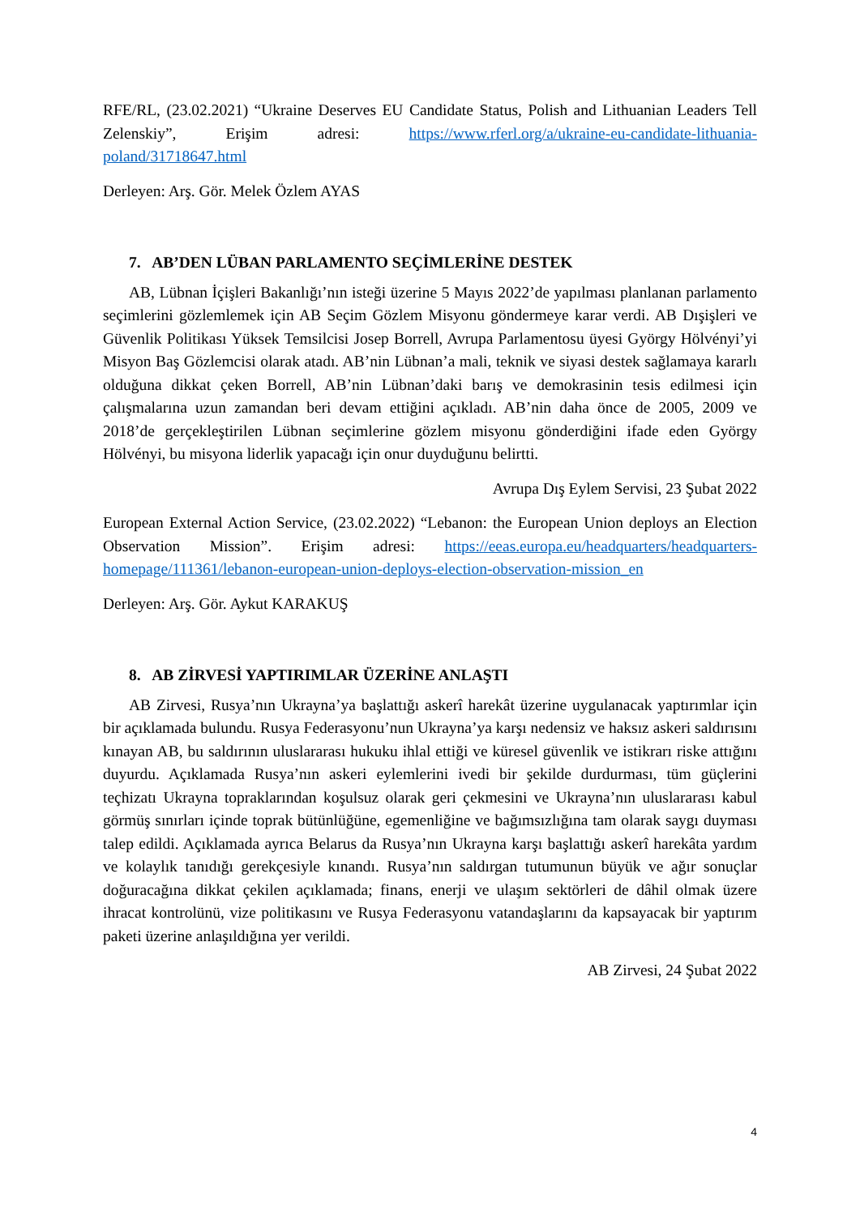RFE/RL, (23.02.2021) “Ukraine Deserves EU Candidate Status, Polish and Lithuanian Leaders Tell Zelenskiy”, Erişim adresi: https://www.rferl.org/a/ukraine-eu-candidate-lithuania-poland/31718647.html
Derleyen: Arş. Gör. Melek Özlem AYAS
7. AB’DEN LÜBAN PARLAMENTO SEÇİMLERİNE DESTEK
AB, Lübnan İçişleri Bakanlığı’nın isteği üzerine 5 Mayıs 2022’de yapılması planlanan parlamento seçimlerini gözlemlemek için AB Seçim Gözlem Misyonu göndermeye karar verdi. AB Dışişleri ve Güvenlik Politikası Yüksek Temsilcisi Josep Borrell, Avrupa Parlamentosu üyesi György Hölvényi’yi Misyon Baş Gözlemcisi olarak atadı. AB’nin Lübnan’a mali, teknik ve siyasi destek sağlamaya kararlı olduğuna dikkat çeken Borrell, AB’nin Lübnan’daki barış ve demokrasinin tesis edilmesi için çalışmalarına uzun zamandan beri devam ettiğini açıkladı. AB’nin daha önce de 2005, 2009 ve 2018’de gerçekleştirilen Lübnan seçimlerine gözlem misyonu gönderdiğini ifade eden György Hölvényi, bu misyona liderlik yapacağı için onur duyduğunu belirtti.
Avrupa Dış Eylem Servisi, 23 Şubat 2022
European External Action Service, (23.02.2022) “Lebanon: the European Union deploys an Election Observation Mission”. Erişim adresi: https://eeas.europa.eu/headquarters/headquarters-homepage/111361/lebanon-european-union-deploys-election-observation-mission_en
Derleyen: Arş. Gör. Aykut KARAKUŞ
8. AB ZİRVESİ YAPTIRIMLAR ÜZERİNE ANLAŞTI
AB Zirvesi, Rusya’nın Ukrayna’ya başlattığı askerî harekât üzerine uygulanacak yaptırımlar için bir açıklamada bulundu. Rusya Federasyonu’nun Ukrayna’ya karşı nedensiz ve haksız askeri saldırısını kınayan AB, bu saldırının uluslararası hukuku ihlal ettiği ve küresel güvenlik ve istikrarı riske attığını duyurdu. Açıklamada Rusya’nın askeri eylemlerini ivedi bir şekilde durdurması, tüm güçlerini teçhizatı Ukrayna topraklarından koşulsuz olarak geri çekmesini ve Ukrayna’nın uluslararası kabul görmüş sınırları içinde toprak bütünlüğüne, egemenliğine ve bağımsızlığına tam olarak saygı duyması talep edildi. Açıklamada ayrıca Belarus da Rusya’nın Ukrayna karşı başlattığı askerî harekâta yardım ve kolaylık tanıdığı gerekçesiyle kınandı. Rusya’nın saldırgan tutumunun büyük ve ağır sonuçlar doğuracağına dikkat çekilen açıklamada; finans, enerji ve ulaşım sektörleri de dâhil olmak üzere ihracat kontrolünü, vize politikasını ve Rusya Federasyonu vatandaşlarını da kapsayacak bir yaptırım paketi üzerine anlaşıldığına yer verildi.
AB Zirvesi, 24 Şubat 2022
4